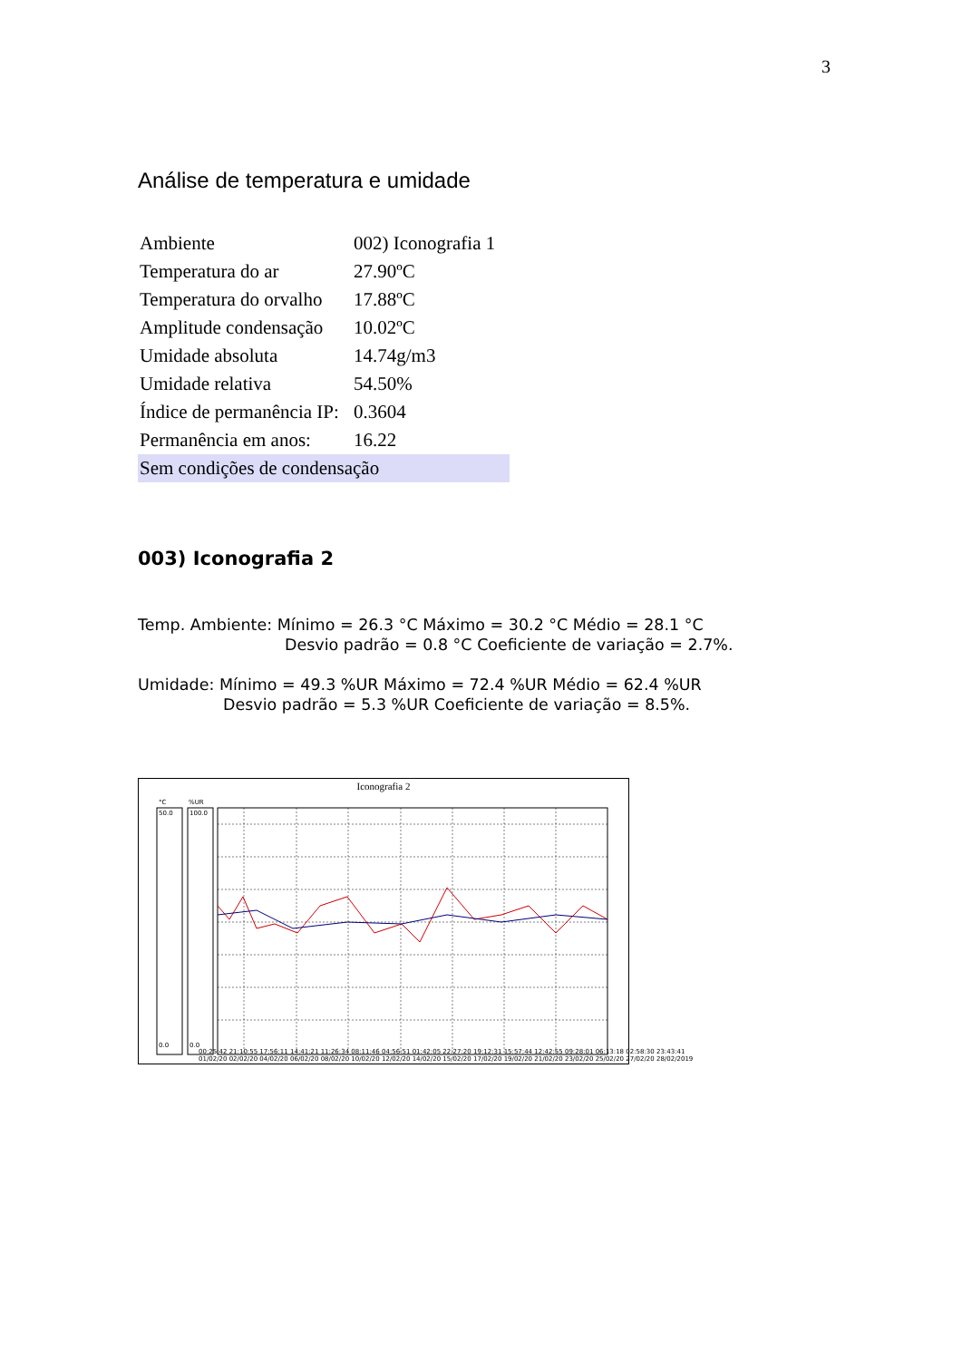3
Análise de temperatura e umidade
| Ambiente | 002) Iconografia 1 |
| Temperatura do ar | 27.90ºC |
| Temperatura do orvalho | 17.88ºC |
| Amplitude condensação | 10.02ºC |
| Umidade absoluta | 14.74g/m3 |
| Umidade relativa | 54.50% |
| Índice de permanência IP: | 0.3604 |
| Permanência em anos: | 16.22 |
| Sem condições de condensação | |
003) Iconografia 2
Temp. Ambiente: Mínimo = 26.3 °C Máximo = 30.2 °C Médio = 28.1 °C
Desvio padrão = 0.8 °C Coeficiente de variação = 2.7%.
Umidade: Mínimo = 49.3 %UR Máximo = 72.4 %UR Médio = 62.4 %UR
Desvio padrão = 5.3 %UR Coeficiente de variação = 8.5%.
Iconografia 2
°C
%UR
50.0
0.0
100.0
0.0
00:25:42 21:10:55 17:56:11 14:41:21 11:26:34 08:11:46 04:56:51 01:42:05 22:27:20 19:12:31 15:57:44 12:42:55 09:28:01 06:13:18 02:58:30 23:43:41
01/02/20 02/02/20 04/02/20 06/02/20 08/02/20 10/02/20 12/02/20 14/02/20 15/02/20 17/02/20 19/02/20 21/02/20 23/02/20 25/02/20 27/02/20 28/02/2019